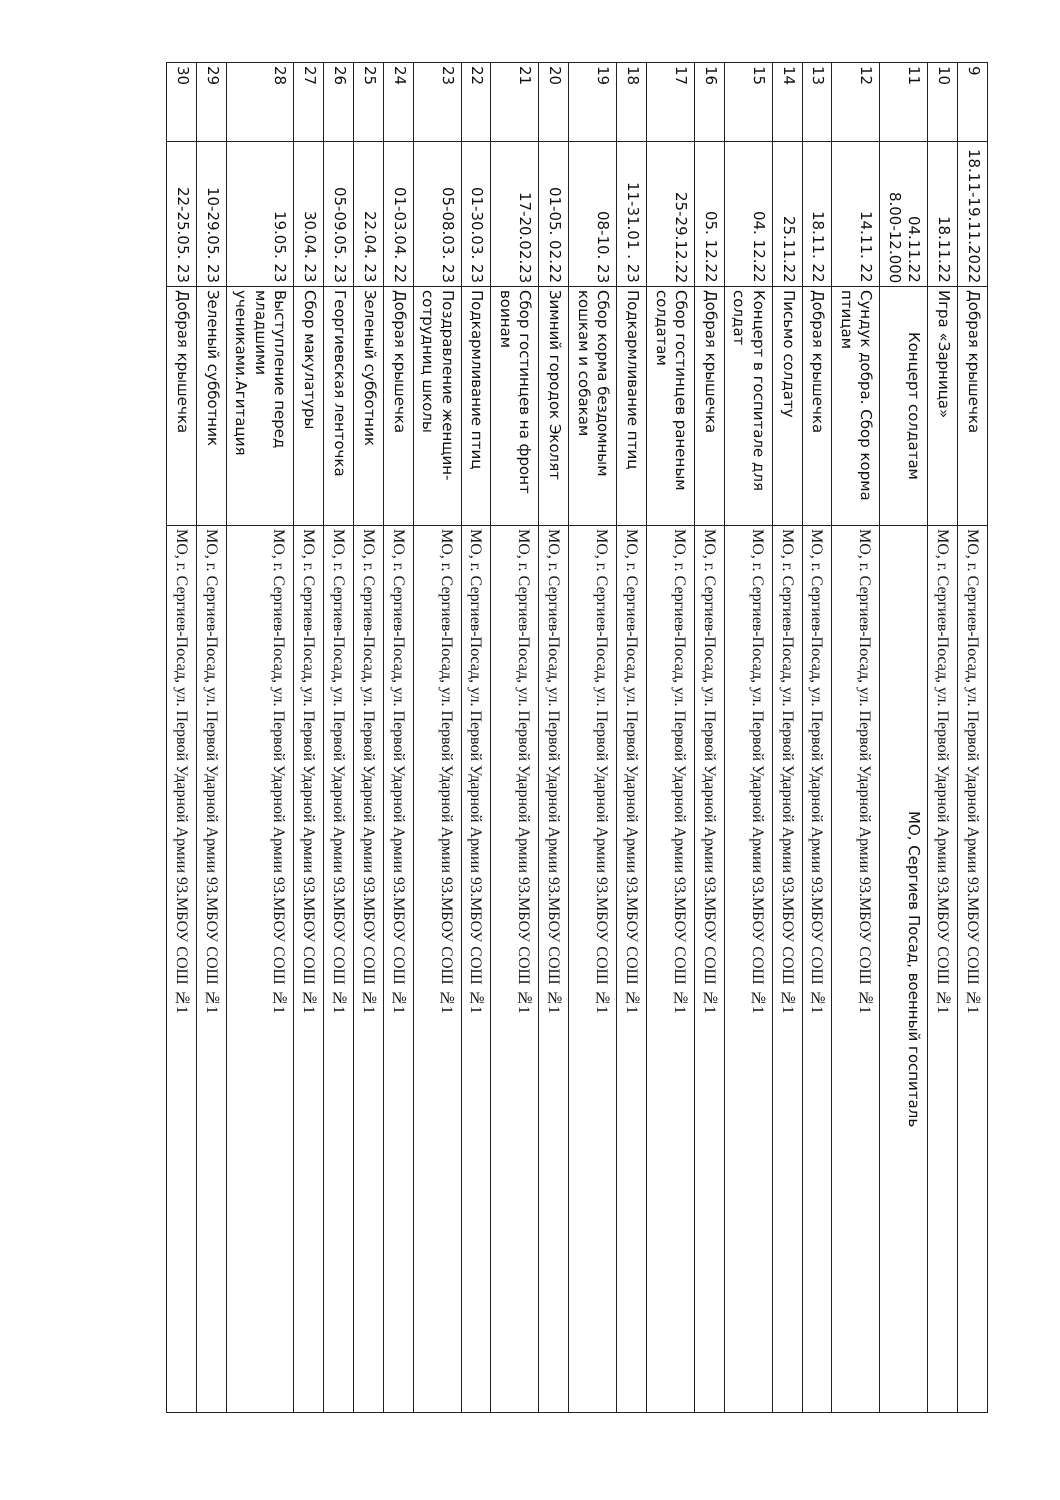| 9 | 18.11-19.11.2022 | Добрая крышечка | МО, г. Сергиев-Посад, ул. Первой Ударной Армии 93.МБОУ СОШ №1 |
| 10 | 18.11.22 | Игра «Зарница» | МО, г. Сергиев-Посад, ул. Первой Ударной Армии 93.МБОУ СОШ №1 |
| 11 | 04.11.22 8.00-12.000 | Концерт солдатам | МО, Сергиев Посад, военный госпиталь |
| 12 | 14.11. 22 | Сундук добра. Сбор корма птицам | МО, г. Сергиев-Посад, ул. Первой Ударной Армии 93.МБОУ СОШ №1 |
| 13 | 18.11. 22 | Добрая крышечка | МО, г. Сергиев-Посад, ул. Первой Ударной Армии 93.МБОУ СОШ №1 |
| 14 | 25.11.22 | Письмо солдату | МО, г. Сергиев-Посад, ул. Первой Ударной Армии 93.МБОУ СОШ №1 |
| 15 | 04. 12.22 | Концерт в госпитале для солдат | МО, г. Сергиев-Посад, ул. Первой Ударной Армии 93.МБОУ СОШ №1 |
| 16 | 05. 12.22 | Добрая крышечка | МО, г. Сергиев-Посад, ул. Первой Ударной Армии 93.МБОУ СОШ №1 |
| 17 | 25-29.12.22 | Сбор гостинцев раненым солдатам | МО, г. Сергиев-Посад, ул. Первой Ударной Армии 93.МБОУ СОШ №1 |
| 18 | 11-31.01 . 23 | Подкармливание птиц | МО, г. Сергиев-Посад, ул. Первой Ударной Армии 93.МБОУ СОШ №1 |
| 19 | 08-10. 23 | Сбор корма бездомным кошкам и собакам | МО, г. Сергиев-Посад, ул. Первой Ударной Армии 93.МБОУ СОШ №1 |
| 20 | 01-05. 02.22 | Зимний городок Эколят | МО, г. Сергиев-Посад, ул. Первой Ударной Армии 93.МБОУ СОШ №1 |
| 21 | 17-20.02.23 | Сбор гостинцев на фронт воинам | МО, г. Сергиев-Посад, ул. Первой Ударной Армии 93.МБОУ СОШ №1 |
| 22 | 01-30.03. 23 | Подкармливание птиц | МО, г. Сергиев-Посад, ул. Первой Ударной Армии 93.МБОУ СОШ №1 |
| 23 | 05-08.03. 23 | Поздравление женщин-сотрудниц школы | МО, г. Сергиев-Посад, ул. Первой Ударной Армии 93.МБОУ СОШ №1 |
| 24 | 01-03.04. 22 | Добрая крышечка | МО, г. Сергиев-Посад, ул. Первой Ударной Армии 93.МБОУ СОШ №1 |
| 25 | 22.04. 23 | Зеленый субботник | МО, г. Сергиев-Посад, ул. Первой Ударной Армии 93.МБОУ СОШ №1 |
| 26 | 05-09.05. 23 | Георгиевская ленточка | МО, г. Сергиев-Посад, ул. Первой Ударной Армии 93.МБОУ СОШ №1 |
| 27 | 30.04. 23 | Сбор макулатуры | МО, г. Сергиев-Посад, ул. Первой Ударной Армии 93.МБОУ СОШ №1 |
| 28 | 19.05. 23 | Выступление перед младшими учениками.Агитация | МО, г. Сергиев-Посад, ул. Первой Ударной Армии 93.МБОУ СОШ №1 |
| 29 | 10-29.05. 23 | Зеленый субботник | МО, г. Сергиев-Посад, ул. Первой Ударной Армии 93.МБОУ СОШ №1 |
| 30 | 22-25.05. 23 | Добрая крышечка | МО, г. Сергиев-Посад, ул. Первой Ударной Армии 93.МБОУ СОШ №1 |